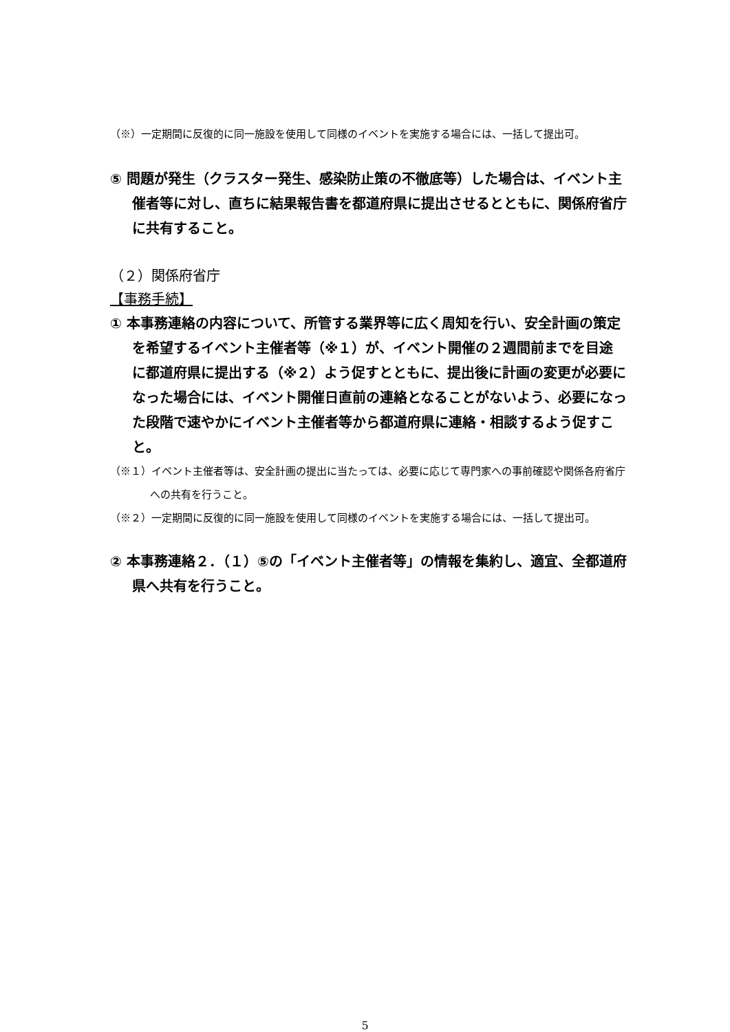（※）一定期間に反復的に同一施設を使用して同様のイベントを実施する場合には、一括して提出可。
⑤ 問題が発生（クラスター発生、感染防止策の不徹底等）した場合は、イベント主催者等に対し、直ちに結果報告書を都道府県に提出させるとともに、関係府省庁に共有すること。
（２）関係府省庁
【事務手続】
① 本事務連絡の内容について、所管する業界等に広く周知を行い、安全計画の策定を希望するイベント主催者等（※１）が、イベント開催の２週間前までを目途に都道府県に提出する（※２）よう促すとともに、提出後に計画の変更が必要になった場合には、イベント開催日直前の連絡となることがないよう、必要になった段階で速やかにイベント主催者等から都道府県に連絡・相談するよう促すこと。
（※１）イベント主催者等は、安全計画の提出に当たっては、必要に応じて専門家への事前確認や関係各府省庁への共有を行うこと。
（※２）一定期間に反復的に同一施設を使用して同様のイベントを実施する場合には、一括して提出可。
② 本事務連絡２．（１）⑤の「イベント主催者等」の情報を集約し、適宜、全都道府県へ共有を行うこと。
5